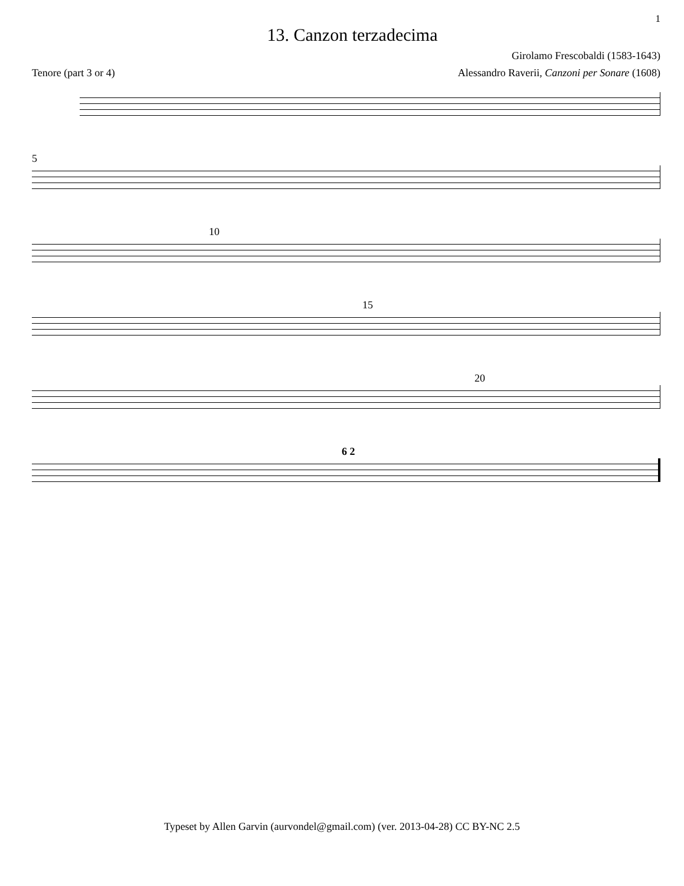1
13. Canzon terzadecima
Girolamo Frescobaldi (1583-1643)
Tenore (part 3 or 4) Alessandro Raverii, Canzoni per Sonare (1608)
5
10
15
20
6 2
Typeset by Allen Garvin (aurvondel@gmail.com) (ver. 2013-04-28) CC BY-NC 2.5